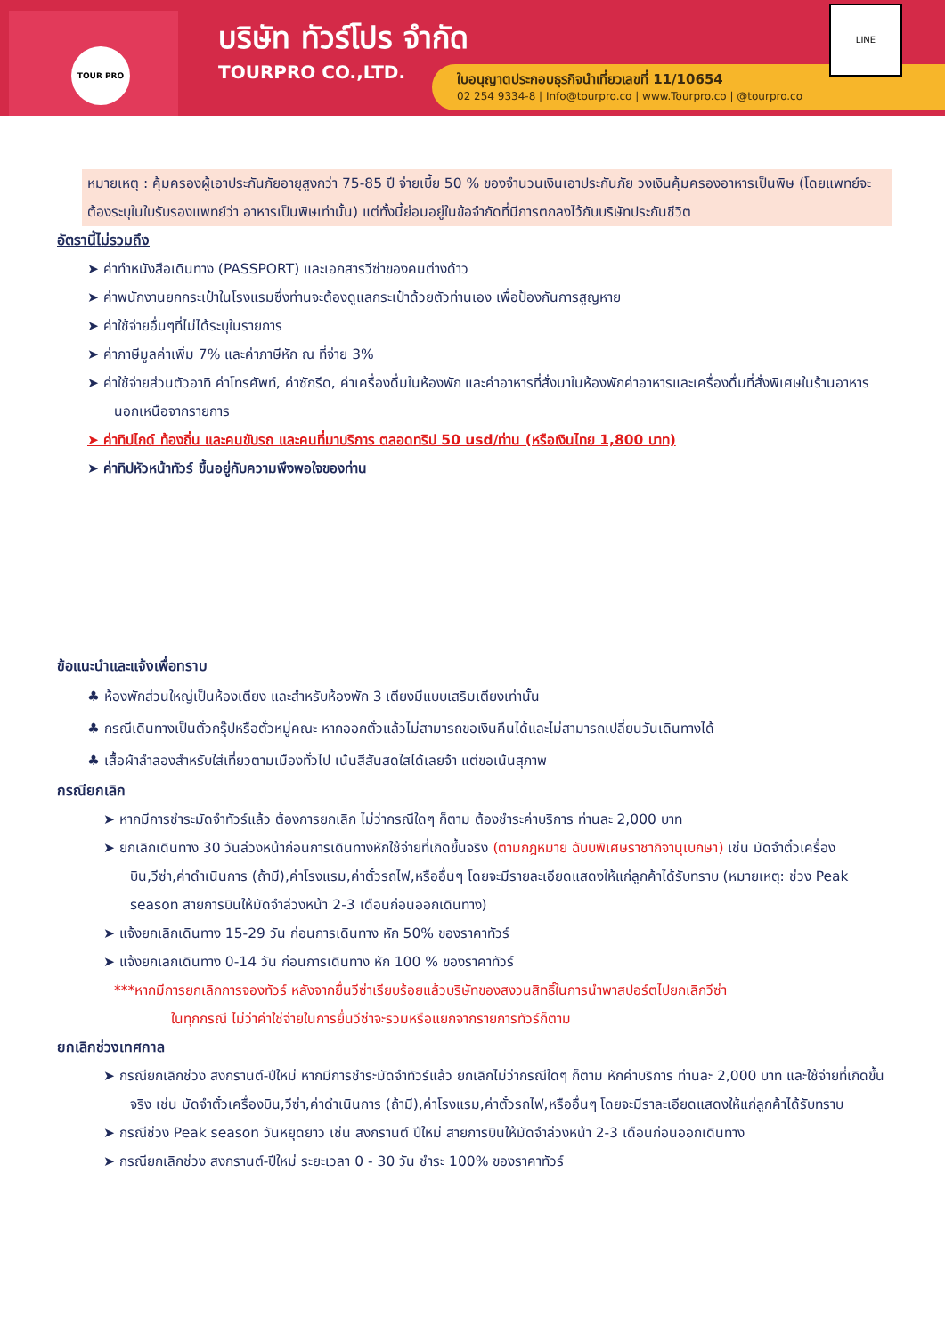TOUR PRO
บริษัท ทัวร์โปร จำกัด
TOURPRO CO.,LTD.
ใบอนุญาตประกอบธุรกิจนำเที่ยวเลขที่ 11/10654
02 254 9334-8 | Info@tourpro.co | www.Tourpro.co | @tourpro.co
LINE
หมายเหตุ : คุ้มครองผู้เอาประกันภัยอายุสูงกว่า 75-85 ปี จ่ายเบี้ย 50 % ของจำนวนเงินเอาประกันภัย วงเงินคุ้มครองอาหารเป็นพิษ (โดยแพทย์จะต้องระบุในใบรับรองแพทย์ว่า อาหารเป็นพิษเท่านั้น) แต่ทั้งนี้ย่อมอยู่ในข้อจำกัดที่มีการตกลงไว้กับบริษัทประกันชีวิต
อัตรานี้ไม่รวมถึง
➤ ค่าทำหนังสือเดินทาง (PASSPORT) และเอกสารวีซ่าของคนต่างด้าว
➤ ค่าพนักงานยกกระเป๋าในโรงแรมซึ่งท่านจะต้องดูแลกระเป๋าด้วยตัวท่านเอง เพื่อป้องกันการสูญหาย
➤ ค่าใช้จ่ายอื่นๆที่ไม่ได้ระบุในรายการ
➤ ค่าภาษีมูลค่าเพิ่ม 7% และค่าภาษีหัก ณ ที่จ่าย 3%
➤ ค่าใช้จ่ายส่วนตัวอาทิ ค่าโทรศัพท์, ค่าซักรีด, ค่าเครื่องดื่มในห้องพัก และค่าอาหารที่สั่งมาในห้องพักค่าอาหารและเครื่องดื่มที่สั่งพิเศษในร้านอาหารนอกเหนือจากรายการ
➤ ค่าทิปไกด์ ท้องถิ่น และคนขับรถ และคนที่มาบริการ ตลอดทริป 50 usd/ท่าน (หรือเงินไทย 1,800 บาท)
➤ ค่าทิปหัวหน้าทัวร์ ขึ้นอยู่กับความพึงพอใจของท่าน
ข้อแนะนำและแจ้งเพื่อทราบ
♣ ห้องพักส่วนใหญ่เป็นห้องเตียง และสำหรับห้องพัก 3 เตียงมีแบบเสริมเตียงเท่านั้น
♣ กรณีเดินทางเป็นตั๋วกรุ๊ปหรือตั๋วหมู่คณะ หากออกตั๋วแล้วไม่สามารถขอเงินคืนได้และไม่สามารถเปลี่ยนวันเดินทางได้
♣ เสื้อผ้าลำลองสำหรับใส่เที่ยวตามเมืองทั่วไป เน้นสีสันสดใสได้เลยจ้า แต่ขอเน้นสุภาพ
กรณียกเลิก
➤ หากมีการชำระมัดจำทัวร์แล้ว ต้องการยกเลิก ไม่ว่ากรณีใดๆ ก็ตาม ต้องชำระค่าบริการ ท่านละ 2,000 บาท
➤ ยกเลิกเดินทาง 30 วันล่วงหน้าก่อนการเดินทางหักใช้จ่ายที่เกิดขึ้นจริง (ตามกฎหมาย ฉับบพิเศษราชากิจานุเบกษา) เช่น มัดจำตั๋วเครื่องบิน,วีซ่า,ค่าดำเนินการ (ถ้ามี),ค่าโรงแรม,ค่าตั๋วรถไฟ,หรืออื่นๆ โดยจะมีรายละเอียดแสดงให้แก่ลูกค้าได้รับทราบ (หมายเหตุ: ช่วง Peak season สายการบินให้มัดจำล่วงหน้า 2-3 เดือนก่อนออกเดินทาง)
➤ แจ้งยกเลิกเดินทาง 15-29 วัน ก่อนการเดินทาง หัก 50% ของราคาทัวร์
➤ แจ้งยกเลกเดินทาง 0-14 วัน ก่อนการเดินทาง หัก 100 % ของราคาทัวร์
***หากมีการยกเลิกการจองทัวร์ หลังจากยื่นวีซ่าเรียบร้อยแล้วบริษัทของสงวนสิทธิ์ในการนำพาสปอร์ตไปยกเลิกวีซ่า
ในทุกกรณี ไม่ว่าค่าใช่จ่ายในการยื่นวีซ่าจะรวมหรือแยกจากรายการทัวร์ก็ตาม
ยกเลิกช่วงเทศกาล
➤ กรณียกเลิกช่วง สงกรานต์-ปีใหม่ หากมีการชำระมัดจำทัวร์แล้ว ยกเลิกไม่ว่ากรณีใดๆ ก็ตาม หักค่าบริการ ท่านละ 2,000 บาท และใช้จ่ายที่เกิดขึ้นจริง เช่น มัดจำตั๋วเครื่องบิน,วีซ่า,ค่าดำเนินการ (ถ้ามี),ค่าโรงแรม,ค่าตั๋วรถไฟ,หรืออื่นๆ โดยจะมีราละเอียดแสดงให้แก่ลูกค้าได้รับทราบ
➤ กรณีช่วง Peak season วันหยุดยาว เช่น สงกรานต์ ปีใหม่ สายการบินให้มัดจำล่วงหน้า 2-3 เดือนก่อนออกเดินทาง
➤ กรณียกเลิกช่วง สงกรานต์-ปีใหม่ ระยะเวลา 0 - 30 วัน ชำระ 100% ของราคาทัวร์